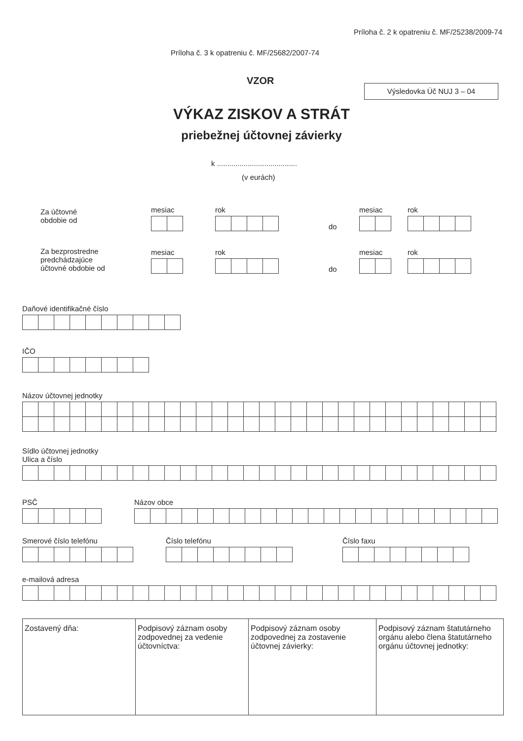Príloha č. 2 k opatreniu č. MF/25238/2009-74
Príloha č. 3 k opatreniu č. MF/25682/2007-74
VZOR
Výsledovka Úč NUJ 3 – 04
VÝKAZ ZISKOV A STRÁT
priebežnej účtovnej závierky
k .......................................
(v eurách)
Za účtovné
obdobie od
mesiac rok
do
mesiac rok
Za bezprostredne
predchádzajúce
účtovné obdobie od
mesiac rok
do
mesiac rok
Daňové identifikačné číslo
IČO
Názov účtovnej jednotky
Sídlo účtovnej jednotky
Ulica a číslo
PSČ Názov obce
Smerové číslo telefónu Číslo telefónu Číslo faxu
e-mailová adresa
| Zostavený dňa: | Podpisový záznam osoby zodpovednej za vedenie účtovníctva: | Podpisový záznam osoby zodpovednej za zostavenie účtovnej závierky: | Podpisový záznam štatutárneho orgánu alebo člena štatutárneho orgánu účtovnej jednotky: |